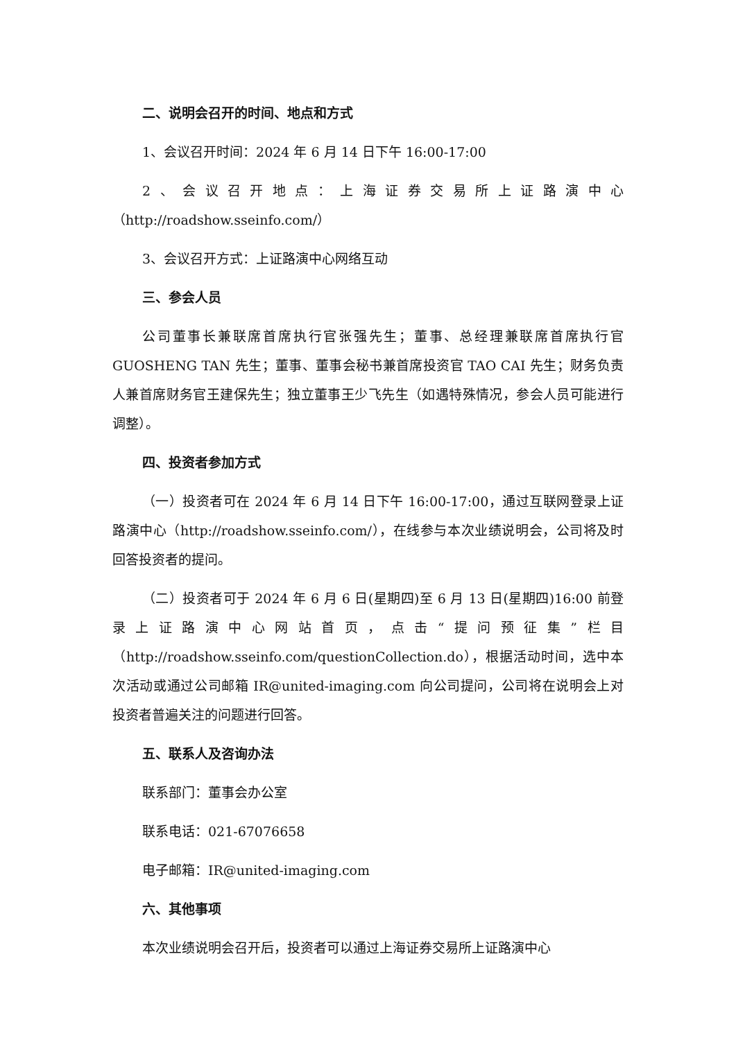二、说明会召开的时间、地点和方式
1、会议召开时间：2024 年 6 月 14 日下午 16:00-17:00
2、会议召开地点：上海证券交易所上证路演中心（http://roadshow.sseinfo.com/）
3、会议召开方式：上证路演中心网络互动
三、参会人员
公司董事长兼联席首席执行官张强先生；董事、总经理兼联席首席执行官 GUOSHENG TAN 先生；董事、董事会秘书兼首席投资官 TAO CAI 先生；财务负责人兼首席财务官王建保先生；独立董事王少飞先生（如遇特殊情况，参会人员可能进行调整）。
四、投资者参加方式
（一）投资者可在 2024 年 6 月 14 日下午 16:00-17:00，通过互联网登录上证路演中心（http://roadshow.sseinfo.com/），在线参与本次业绩说明会，公司将及时回答投资者的提问。
（二）投资者可于 2024 年 6 月 6 日(星期四)至 6 月 13 日(星期四)16:00 前登录上证路演中心网站首页，点击“提问预征集”栏目（http://roadshow.sseinfo.com/questionCollection.do），根据活动时间，选中本次活动或通过公司邮箱 IR@united-imaging.com 向公司提问，公司将在说明会上对投资者普遍关注的问题进行回答。
五、联系人及咨询办法
联系部门：董事会办公室
联系电话：021-67076658
电子邮箱：IR@united-imaging.com
六、其他事项
本次业绩说明会召开后，投资者可以通过上海证券交易所上证路演中心